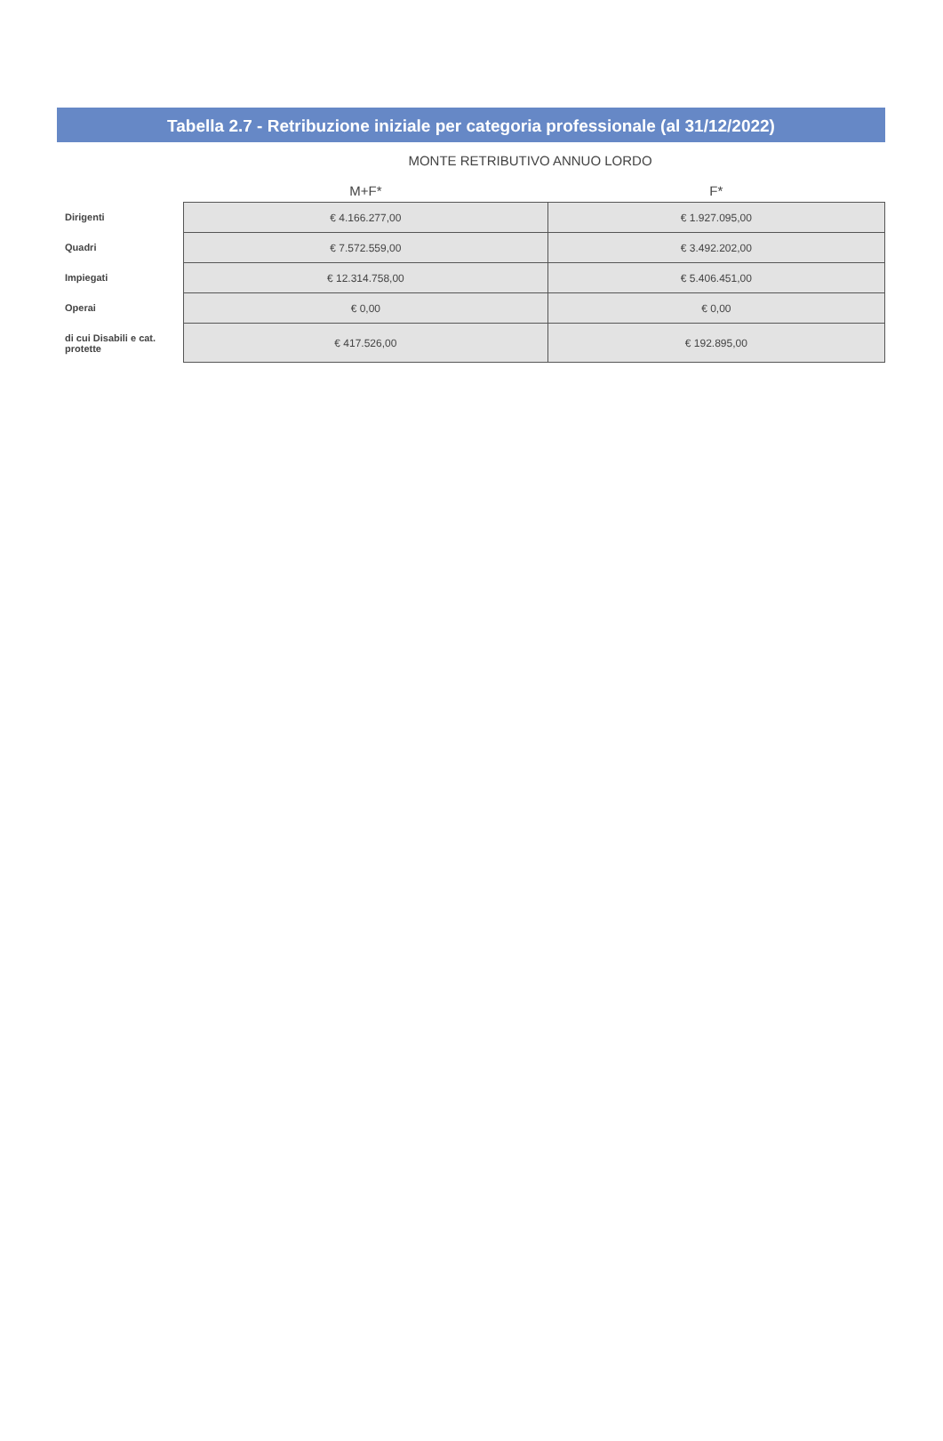Tabella 2.7 - Retribuzione iniziale per categoria professionale (al 31/12/2022)
MONTE RETRIBUTIVO ANNUO LORDO
| | M+F* | F* |
| --- | --- | --- |
| Dirigenti | € 4.166.277,00 | € 1.927.095,00 |
| Quadri | € 7.572.559,00 | € 3.492.202,00 |
| Impiegati | € 12.314.758,00 | € 5.406.451,00 |
| Operai | € 0,00 | € 0,00 |
| di cui Disabili e cat. protette | € 417.526,00 | € 192.895,00 |